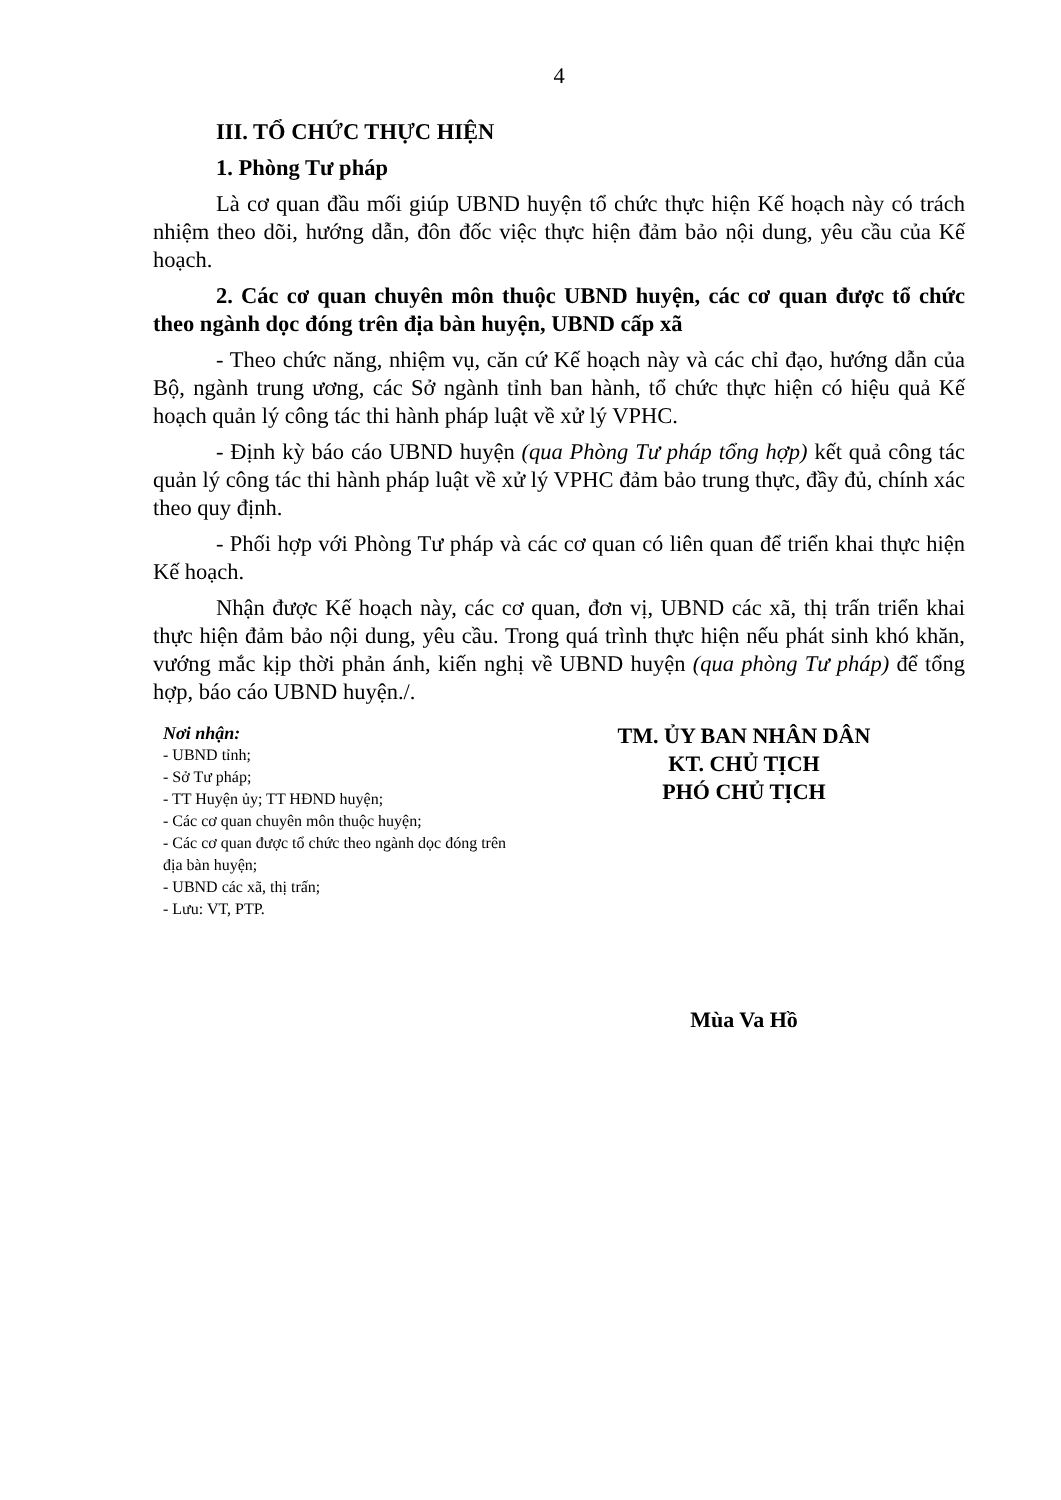4
III. TỔ CHỨC THỰC HIỆN
1. Phòng Tư pháp
Là cơ quan đầu mối giúp UBND huyện tổ chức thực hiện Kế hoạch này có trách nhiệm theo dõi, hướng dẫn, đôn đốc việc thực hiện đảm bảo nội dung, yêu cầu của Kế hoạch.
2. Các cơ quan chuyên môn thuộc UBND huyện, các cơ quan được tổ chức theo ngành dọc đóng trên địa bàn huyện, UBND cấp xã
- Theo chức năng, nhiệm vụ, căn cứ Kế hoạch này và các chỉ đạo, hướng dẫn của Bộ, ngành trung ương, các Sở ngành tỉnh ban hành, tổ chức thực hiện có hiệu quả Kế hoạch quản lý công tác thi hành pháp luật về xử lý VPHC.
- Định kỳ báo cáo UBND huyện (qua Phòng Tư pháp tổng hợp) kết quả công tác quản lý công tác thi hành pháp luật về xử lý VPHC đảm bảo trung thực, đầy đủ, chính xác theo quy định.
- Phối hợp với Phòng Tư pháp và các cơ quan có liên quan để triển khai thực hiện Kế hoạch.
Nhận được Kế hoạch này, các cơ quan, đơn vị, UBND các xã, thị trấn triển khai thực hiện đảm bảo nội dung, yêu cầu. Trong quá trình thực hiện nếu phát sinh khó khăn, vướng mắc kịp thời phản ánh, kiến nghị về UBND huyện (qua phòng Tư pháp) để tổng hợp, báo cáo UBND huyện./.
Nơi nhận:
- UBND tỉnh;
- Sở Tư pháp;
- TT Huyện ủy; TT HĐND huyện;
- Các cơ quan chuyên môn thuộc huyện;
- Các cơ quan được tổ chức theo ngành dọc đóng trên địa bàn huyện;
- UBND các xã, thị trấn;
- Lưu: VT, PTP.
TM. ỦY BAN NHÂN DÂN
KT. CHỦ TỊCH
PHÓ CHỦ TỊCH
Mùa Va Hồ